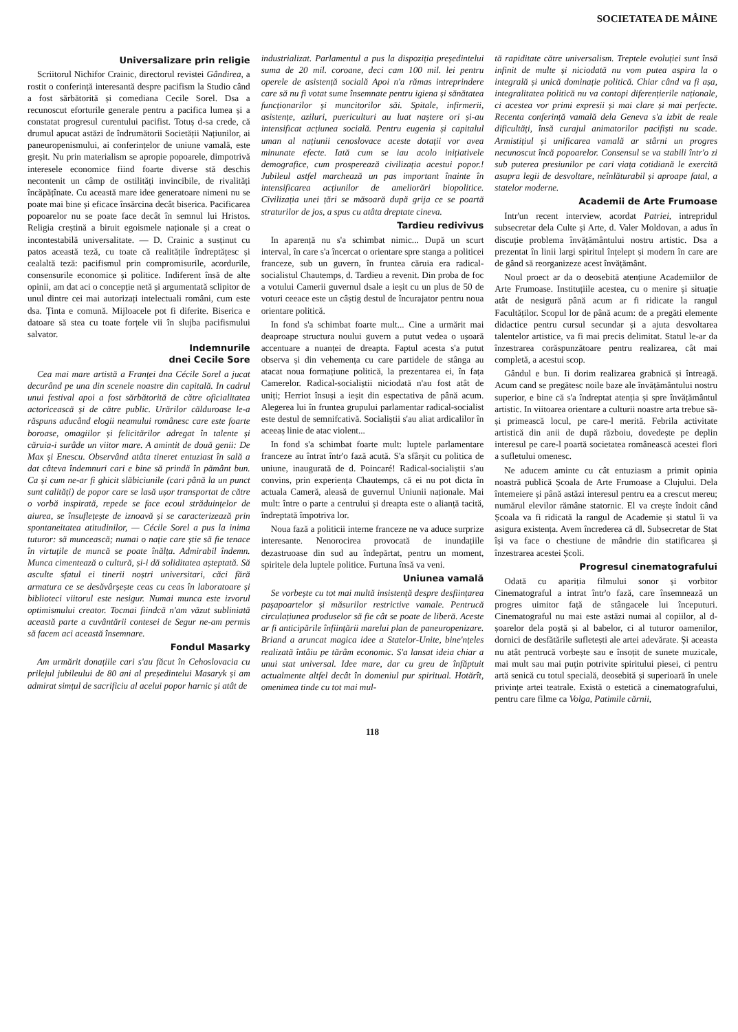SOCIETATEA DE MÂINE
Universalizare prin religie
Scriitorul Nichifor Crainic, directorul revistei Gândirea, a rostit o conferință interesantă despre pacifism la Studio când a fost sărbătorită și comediana Cecile Sorel. Dsa a recunoscut eforturile generale pentru a pacifica lumea și a constatat progresul curentului pacifist. Totuș d-sa crede, că drumul apucat astăzi de îndrumătorii Societății Națiunilor, ai paneuropenismului, ai conferințelor de uniune vamală, este greșit. Nu prin materialism se apropie popoarele, dimpotrivă interesele economice fiind foarte diverse stă deschis necontenit un câmp de ostilități invincibile, de rivalități încăpățînate. Cu această mare idee generatoare nimeni nu se poate mai bine și eficace însărcina decât biserica. Pacificarea popoarelor nu se poate face decât în semnul lui Hristos. Religia creștină a biruit egoismele naționale și a creat o incontestabilă universalitate. — D. Crainic a susținut cu patos această teză, cu toate că realitățile îndreptățesc și cealaltă teză: pacifismul prin compromisurile, acordurile, consensurile economice și politice. Indiferent însă de alte opinii, am dat aci o concepție netă și argumentată sclipitor de unul dintre cei mai autorizați intelectuali români, cum este dsa. Ținta e comună. Mijloacele pot fi diferite. Biserica e datoare să stea cu toate forțele vii în slujba pacifismului salvator.
Indemnurile
dnei Cecile Sore
Cea mai mare artistă a Franței dna Cécile Sorel a jucat decurând pe una din scenele noastre din capitală. In cadrul unui festival apoi a fost sărbătorită de către oficialitatea actoricească și de către public. Urărilor călduroase le-a răspuns aducând elogii neamului românesc care este foarte boroase, omagiilor și felicitărilor adregat în talente și căruia-i surâde un viitor mare. A amintit de două genii: De Max și Enescu. Observând atâta tineret entuziast în sală a dat câteva îndemnuri cari e bine să prindă în pământ bun. Ca și cum ne-ar fi ghicit slăbiciunile (cari până la un punct sunt calități) de popor care se lasă ușor transportat de către o vorbă inspirată, repede se face ecoul străduințelor de aiurea, se însuflețește de iznoavă și se caracterizează prin spontaneitatea atitudinilor, — Cécile Sorel a pus la inima tuturor: să muncească; numai o nație care știe să fie tenace în virtuțile de muncă se poate înălța. Admirabil îndemn. Munca cimentează o cultură, și-i dă soliditatea așteptată. Să asculte sfatul ei tinerii noștri universitari, căci fără armatura ce se desăvârșește ceas cu ceas în laboratoare și biblioteci viitorul este nesigur. Numai munca este izvorul optimismului creator. Tocmai fiindcă n'am văzut subliniată această parte a cuvântării contesei de Segur ne-am permis să facem aci această însemnare.
Fondul Masarky
Am urmărit donațiile cari s'au făcut în Cehoslovacia cu prilejul jubileului de 80 ani al președintelui Masaryk și am admirat simțul de sacrificiu al acelui popor harnic și atât de
industrializat. Parlamentul a pus la dispoziția președintelui suma de 20 mil. coroane, deci cam 100 mil. lei pentru operele de asistență socială Apoi n'a rămas intreprindere care să nu fi votat sume însemnate pentru igiena și sănătatea funcționarilor și muncitorilor săi. Spitale, infirmerii, asistențe, aziluri, puericulturi au luat naștere ori și-au intensificat acțiunea socială. Pentru eugenia și capitalul uman al națiunii cenoslovace aceste dotații vor avea minunate efecte. Iată cum se iau acolo inițiativele demografice, cum prosperează civilizația acestui popor.! Jubileul astfel marchează un pas important înainte în intensificarea acțiunilor de ameliorări biopolitice. Civilizația unei țări se măsoară după grija ce se poartă straturilor de jos, a spus cu atâta dreptate cineva.
Tardieu redivivus
In aparență nu s'a schimbat nimic... După un scurt interval, în care s'a încercat o orientare spre stanga a politicei franceze, sub un guvern, în fruntea căruia era radical-socialistul Chautemps, d. Tardieu a revenit. Din proba de foc a votului Camerii guvernul dsale a ieșit cu un plus de 50 de voturi ceeace este un câștig destul de încurajator pentru noua orientare politică.
In fond s'a schimbat foarte mult... Cine a urmărit mai deaproape structura noului guvern a putut vedea o ușoară accentuare a nuanței de dreapta. Faptul acesta s'a putut observa și din vehemența cu care partidele de stânga au atacat noua formațiune politică, la prezentarea ei, în fața Camerelor. Radical-socialiștii niciodată n'au fost atât de uniți; Herriot însuși a ieșit din espectativa de până acum. Alegerea lui în fruntea grupului parlamentar radical-socialist este destul de semnifcativă. Socialiștii s'au aliat ardicalilor în aceeaș linie de atac violent...
In fond s'a schimbat foarte mult: luptele parlamentare franceze au întrat într'o fază acută. S'a sfârșit cu politica de uniune, inaugurată de d. Poincaré! Radical-socialiștii s'au convins, prin experiența Chautemps, că ei nu pot dicta în actuala Cameră, aleasă de guvernul Uniunii naționale. Mai mult: între o parte a centrului și dreapta este o alianță tacită, îndreptată împotriva lor.
Noua fază a politicii interne franceze ne va aduce surprize interesante. Nenorocirea provocată de inundațiile dezastruoase din sud au îndepărtat, pentru un moment, spiritele dela luptele politice. Furtuna însă va veni.
Uniunea vamală
Se vorbește cu tot mai multă insistență despre desființarea pașapoartelor și măsurilor restrictive vamale. Pentrucă circulațiunea produselor să fie cât se poate de liberă. Aceste ar fi anticipările înființării marelui plan de paneuropenizare. Briand a aruncat magica idee a Statelor-Unite, bine'nțeles realizată întâiu pe tărâm economic. S'a lansat ideia chiar a unui stat universal. Idee mare, dar cu greu de înfăptuit actualmente altfel decât în domeniul pur spiritual. Hotărît, omenimea tinde cu tot mai mul-
tă rapiditate către universalism. Treptele evoluției sunt însă infinit de multe și niciodată nu vom putea aspira la o integrală și unică dominație politică. Chiar când va fi așa, integralitatea politică nu va contopi diferențierile naționale, ci acestea vor primi expresii și mai clare și mai perfecte. Recenta conferință vamală dela Geneva s'a izbit de reale dificultăți, însă curajul animatorilor pacifiști nu scade. Armistițiul și unificarea vamală ar stârni un progres necunoscut încă popoarelor. Consensul se va stabili într'o zi sub puterea presiunilor pe cari viața cotidiană le exercită asupra legii de desvoltare, neînlăturabil și aproape fatal, a statelor moderne.
Academii de Arte Frumoase
Intr'un recent interview, acordat Patriei, intrepridul subsecretar dela Culte și Arte, d. Valer Moldovan, a adus în discuție problema învățământului nostru artistic. Dsa a prezentat în linii largi spiritul înțelept și modern în care are de gând să reorganizeze acest învățământ.
Noul proect ar da o deosebită atențiune Academiilor de Arte Frumoase. Instituțiile acestea, cu o menire și situație atât de nesigură până acum ar fi ridicate la rangul Facultăților. Scopul lor de până acum: de a pregăti elemente didactice pentru cursul secundar și a ajuta desvoltarea talentelor artistice, va fi mai precis delimitat. Statul le-ar da înzestrarea corăspunzătoare pentru realizarea, cât mai completă, a acestui scop.
Gândul e bun. Ii dorim realizarea grabnică și întreagă. Acum cand se pregătesc noile baze ale învățământului nostru superior, e bine că s'a îndreptat atenția și spre învățământul artistic. In viitoarea orientare a culturii noastre arta trebue să-și primească locul, pe care-l merită. Febrila activitate artistică din anii de după războiu, dovedește pe deplin interesul pe care-l poartă societatea românească acestei flori a sufletului omenesc.
Ne aducem aminte cu cât entuziasm a primit opinia noastră publică Școala de Arte Frumoase a Clujului. Dela întemeiere și până astăzi interesul pentru ea a crescut mereu; numărul elevilor rămâne statornic. El va crește îndoit când Școala va fi ridicată la rangul de Academie și statul îi va asigura existența. Avem încrederea că dl. Subsecretar de Stat își va face o chestiune de mândrie din statificarea și înzestrarea acestei Școli.
Progresul cinematografului
Odată cu apariția filmului sonor și vorbitor Cinematograful a intrat într'o fază, care însemnează un progres uimitor față de stângacele lui începuturi. Cinematograful nu mai este astăzi numai al copiilor, al d-șoarelor dela poștă și al babelor, ci al tuturor oamenilor, dornici de desfătările sufletești ale artei adevărate. Și aceasta nu atât pentrucă vorbește sau e însoțit de sunete muzicale, mai mult sau mai puțin potrivite spiritului piesei, ci pentru artă senică cu totul specială, deosebită și superioară în unele privințe artei teatrale. Există o estetică a cinematografului, pentru care filme ca Volga, Patimile cărnii,
118